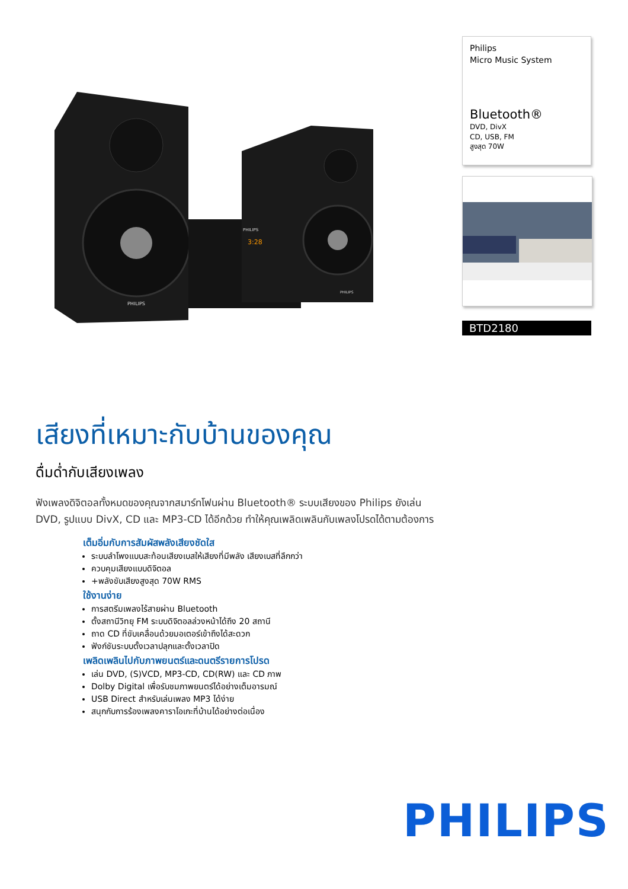PHILIPS
PHILIPS
3:28
PHILIPS
Philips
Micro Music System
Bluetooth®
DVD, DivX
CD, USB, FM
สูงสุด 70W
BTD2180
เสียงที่เหมาะกับบ้านของคุณ
ดื่มด่ำกับเสียงเพลง
ฟังเพลงดิจิตอลทั้งหมดของคุณจากสมาร์ทโฟนผ่าน Bluetooth® ระบบเสียงของ Philips ยังเล่น DVD, รูปแบบ DivX, CD และ MP3-CD ได้อีกด้วย ทำให้คุณเพลิดเพลินกับเพลงโปรดได้ตามต้องการ
เต็มอิ่มกับการสัมผัสพลังเสียงชัดใส
ระบบลำโพงแบบสะท้อนเสียงเบสให้เสียงที่มีพลัง เสียงเบสที่ลึกกว่า
ควบคุมเสียงแบบดิจิตอล
+พลังขับเสียงสูงสุด 70W RMS
ใช้งานง่าย
การสตรีมเพลงไร้สายผ่าน Bluetooth
ตั้งสถานีวิทยุ FM ระบบดิจิตอลล่วงหน้าได้ถึง 20 สถานี
ถาด CD ที่ขับเคลื่อนด้วยมอเตอร์เข้าถึงได้สะดวก
ฟังก์ชันระบบตั้งเวลาปลุกและตั้งเวลาปิด
เพลิดเพลินไปกับภาพยนตร์และดนตรีรายการโปรด
เล่น DVD, (S)VCD, MP3-CD, CD(RW) และ CD ภาพ
Dolby Digital เพื่อรับชมภาพยนตร์ได้อย่างเต็มอารมณ์
USB Direct สำหรับเล่นเพลง MP3 ได้ง่าย
สนุกกับการร้องเพลงคาราโอเกะที่บ้านได้อย่างต่อเนื่อง
PHILIPS